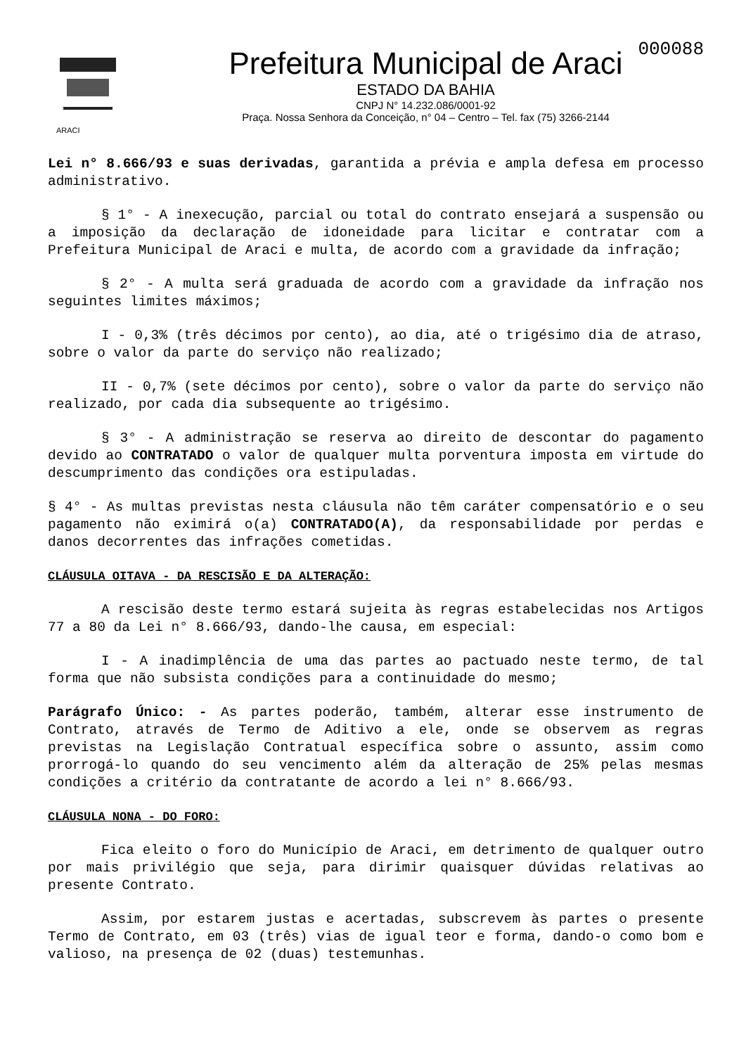Prefeitura Municipal de Araci
ESTADO DA BAHIA
CNPJ N° 14.232.086/0001-92
Praça. Nossa Senhora da Conceição, n° 04 – Centro – Tel. fax (75) 3266-2144
000088
ARACI
Lei n° 8.666/93 e suas derivadas, garantida a prévia e ampla defesa em processo administrativo.
§ 1° - A inexecução, parcial ou total do contrato ensejará a suspensão ou a imposição da declaração de idoneidade para licitar e contratar com a Prefeitura Municipal de Araci e multa, de acordo com a gravidade da infração;
§ 2° - A multa será graduada de acordo com a gravidade da infração nos seguintes limites máximos;
I - 0,3% (três décimos por cento), ao dia, até o trigésimo dia de atraso, sobre o valor da parte do serviço não realizado;
II - 0,7% (sete décimos por cento), sobre o valor da parte do serviço não realizado, por cada dia subsequente ao trigésimo.
§ 3° - A administração se reserva ao direito de descontar do pagamento devido ao CONTRATADO o valor de qualquer multa porventura imposta em virtude do descumprimento das condições ora estipuladas.
§ 4° - As multas previstas nesta cláusula não têm caráter compensatório e o seu pagamento não eximirá o(a) CONTRATADO(A), da responsabilidade por perdas e danos decorrentes das infrações cometidas.
CLÁUSULA OITAVA - DA RESCISÃO E DA ALTERAÇÃO:
A rescisão deste termo estará sujeita às regras estabelecidas nos Artigos 77 a 80 da Lei n° 8.666/93, dando-lhe causa, em especial:
I - A inadimplência de uma das partes ao pactuado neste termo, de tal forma que não subsista condições para a continuidade do mesmo;
Parágrafo Único: - As partes poderão, também, alterar esse instrumento de Contrato, através de Termo de Aditivo a ele, onde se observem as regras previstas na Legislação Contratual específica sobre o assunto, assim como prorrogá-lo quando do seu vencimento além da alteração de 25% pelas mesmas condições a critério da contratante de acordo a lei n° 8.666/93.
CLÁUSULA NONA - DO FORO:
Fica eleito o foro do Município de Araci, em detrimento de qualquer outro por mais privilégio que seja, para dirimir quaisquer dúvidas relativas ao presente Contrato.
Assim, por estarem justas e acertadas, subscrevem às partes o presente Termo de Contrato, em 03 (três) vias de igual teor e forma, dando-o como bom e valioso, na presença de 02 (duas) testemunhas.